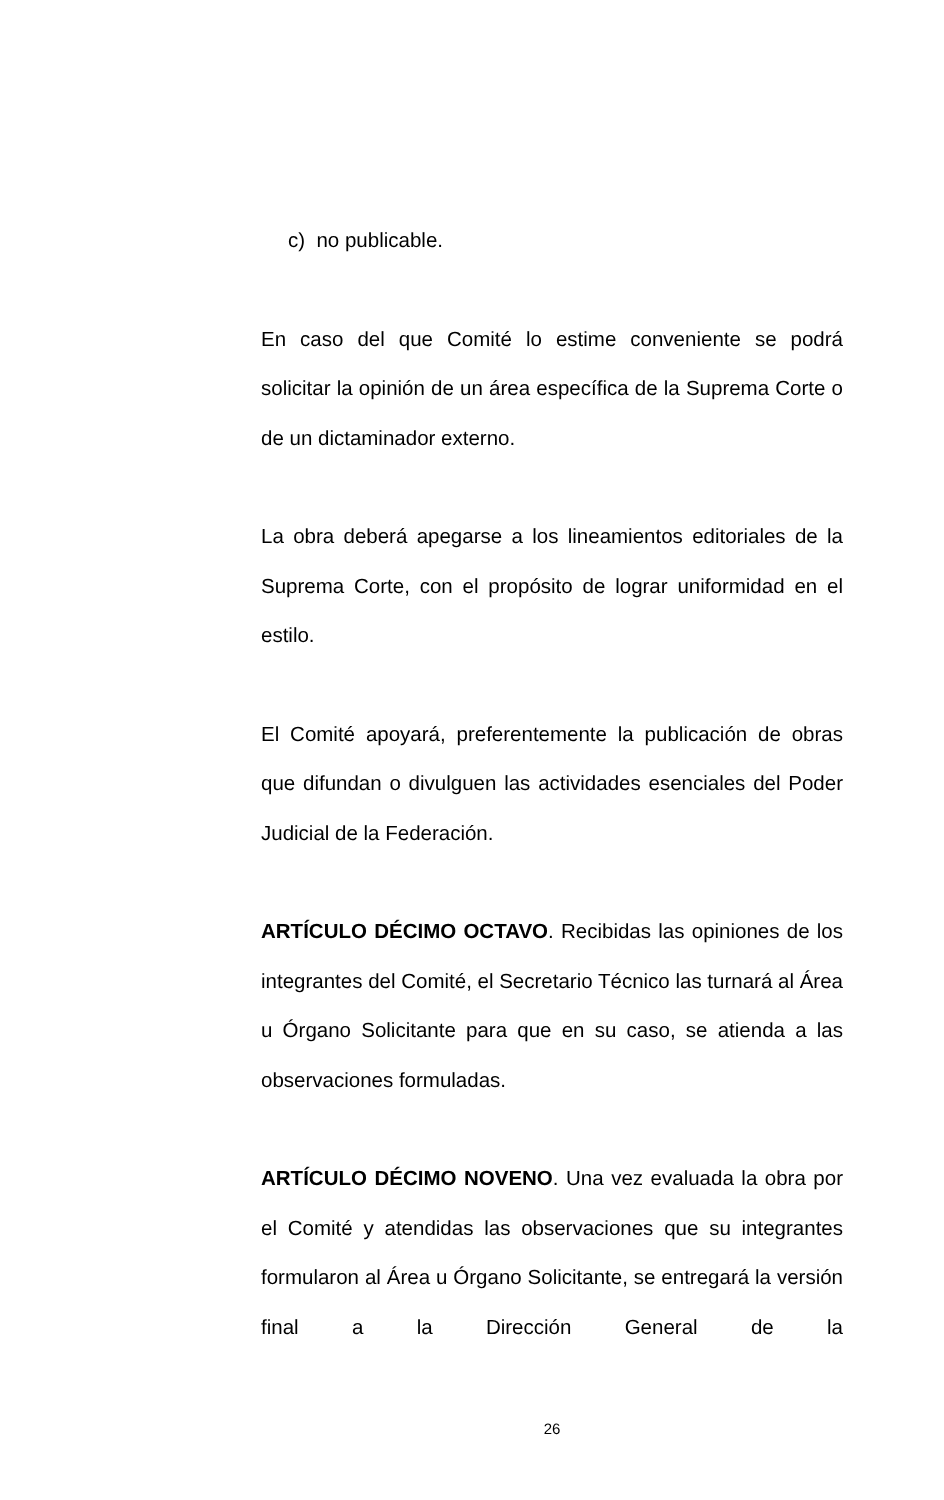c) no publicable.
En caso del que Comité lo estime conveniente se podrá solicitar la opinión de un área específica de la Suprema Corte o de un dictaminador externo.
La obra deberá apegarse a los lineamientos editoriales de la Suprema Corte, con el propósito de lograr uniformidad en el estilo.
El Comité apoyará, preferentemente la publicación de obras que difundan o divulguen las actividades esenciales del Poder Judicial de la Federación.
ARTÍCULO DÉCIMO OCTAVO. Recibidas las opiniones de los integrantes del Comité, el Secretario Técnico las turnará al Área u Órgano Solicitante para que en su caso, se atienda a las observaciones formuladas.
ARTÍCULO DÉCIMO NOVENO. Una vez evaluada la obra por el Comité y atendidas las observaciones que su integrantes formularon al Área u Órgano Solicitante, se entregará la versión final a la Dirección General de la
26